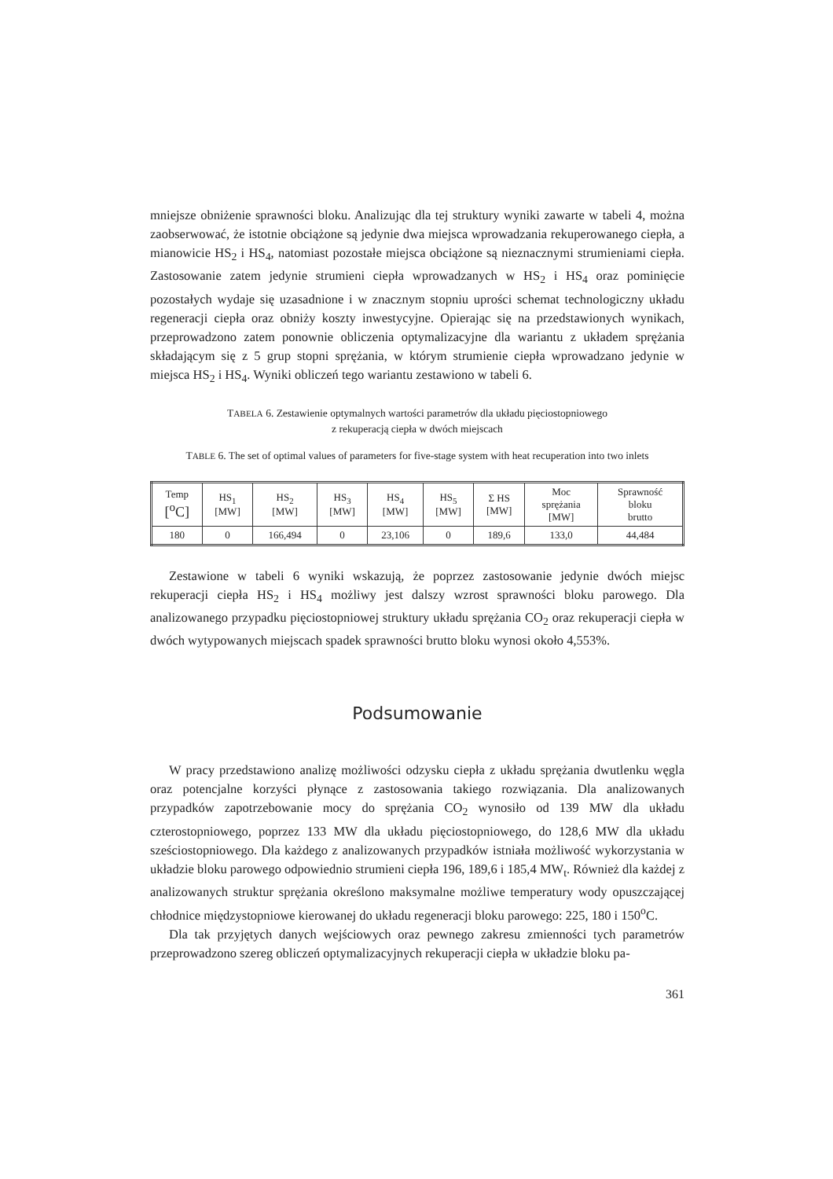mniejsze obniżenie sprawności bloku. Analizując dla tej struktury wyniki zawarte w tabeli 4, można zaobserwować, że istotnie obciążone są jedynie dwa miejsca wprowadzania rekuperowanego ciepła, a mianowicie HS<sub>2</sub> i HS<sub>4</sub>, natomiast pozostałe miejsca obciążone są nieznacznymi strumieniami ciepła. Zastosowanie zatem jedynie strumieni ciepła wprowadzanych w HS<sub>2</sub> i HS<sub>4</sub> oraz pominięcie pozostałych wydaje się uzasadnione i w znacznym stopniu uprości schemat technologiczny układu regeneracji ciepła oraz obniży koszty inwestycyjne. Opierając się na przedstawionych wynikach, przeprowadzono zatem ponownie obliczenia optymalizacyjne dla wariantu z układem sprężania składającym się z 5 grup stopni sprężania, w którym strumienie ciepła wprowadzano jedynie w miejsca HS<sub>2</sub> i HS<sub>4</sub>. Wyniki obliczeń tego wariantu zestawiono w tabeli 6.
TABELA 6. Zestawienie optymalnych wartości parametrów dla układu pięciostopniowego
z rekuperacją ciepła w dwóch miejscach
TABLE 6. The set of optimal values of parameters for five-stage system with heat recuperation into two inlets
| Temp [<sup>o</sup>C] | HS<sub>1</sub> [MW] | HS<sub>2</sub> [MW] | HS<sub>3</sub> [MW] | HS<sub>4</sub> [MW] | HS<sub>5</sub> [MW] | Σ HS [MW] | Moc sprężania [MW] | Sprawność bloku brutto |
| --- | --- | --- | --- | --- | --- | --- | --- | --- |
| 180 | 0 | 166,494 | 0 | 23,106 | 0 | 189,6 | 133,0 | 44,484 |
Zestawione w tabeli 6 wyniki wskazują, że poprzez zastosowanie jedynie dwóch miejsc rekuperacji ciepła HS<sub>2</sub> i HS<sub>4</sub> możliwy jest dalszy wzrost sprawności bloku parowego. Dla analizowanego przypadku pięciostopniowej struktury układu sprężania CO<sub>2</sub> oraz rekuperacji ciepła w dwóch wytypowanych miejscach spadek sprawności brutto bloku wynosi około 4,553%.
Podsumowanie
W pracy przedstawiono analizę możliwości odzysku ciepła z układu sprężania dwutlenku węgla oraz potencjalne korzyści płynące z zastosowania takiego rozwiązania. Dla analizowanych przypadków zapotrzebowanie mocy do sprężania CO<sub>2</sub> wynosiło od 139 MW dla układu czterostopniowego, poprzez 133 MW dla układu pięciostopniowego, do 128,6 MW dla układu sześciostopniowego. Dla każdego z analizowanych przypadków istniała możliwość wykorzystania w układzie bloku parowego odpowiednio strumieni ciepła 196, 189,6 i 185,4 MW<sub>t</sub>. Również dla każdej z analizowanych struktur sprężania określono maksymalne możliwe temperatury wody opuszczającej chłodnice międzystopniowe kierowanej do układu regeneracji bloku parowego: 225, 180 i 150<sup>o</sup>C.
Dla tak przyjętych danych wejściowych oraz pewnego zakresu zmienności tych parametrów przeprowadzono szereg obliczeń optymalizacyjnych rekuperacji ciepła w układzie bloku pa-
361